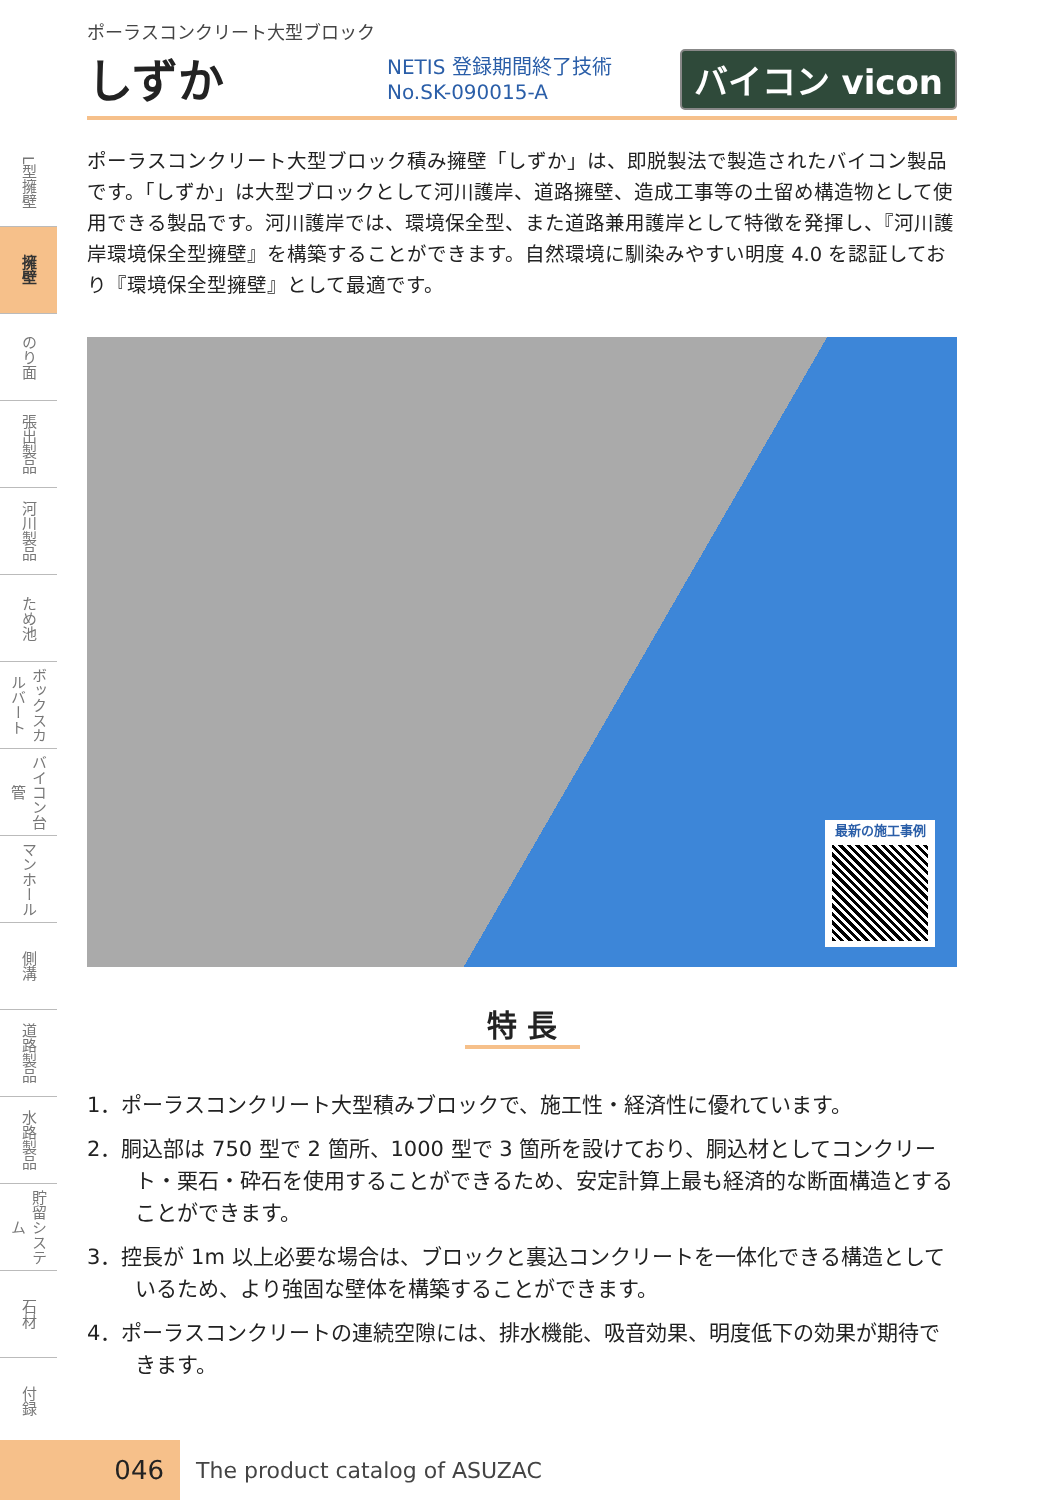L型擁壁
擁壁
のり面
張出製品
河川製品
ため池
ボックスカルバート
バイコン台管
マンホール
側溝
道路製品
水路製品
貯留システム
石材
付録
ポーラスコンクリート大型ブロック
しずか
NETIS 登録期間終了技術 No.SK-090015-A バイコン vicon
ポーラスコンクリート大型ブロック積み擁壁「しずか」は、即脱製法で製造されたバイコン製品です。「しずか」は大型ブロックとして河川護岸、道路擁壁、造成工事等の土留め構造物として使用できる製品です。河川護岸では、環境保全型、また道路兼用護岸として特徴を発揮し、『河川護岸環境保全型擁壁』を構築することができます。自然環境に馴染みやすい明度 4.0 を認証しており『環境保全型擁壁』として最適です。
最新の施工事例
特 長
1．ポーラスコンクリート大型積みブロックで、施工性・経済性に優れています。
2．胴込部は 750 型で 2 箇所、1000 型で 3 箇所を設けており、胴込材としてコンクリート・栗石・砕石を使用することができるため、安定計算上最も経済的な断面構造とすることができます。
3．控長が 1m 以上必要な場合は、ブロックと裏込コンクリートを一体化できる構造としているため、より強固な壁体を構築することができます。
4．ポーラスコンクリートの連続空隙には、排水機能、吸音効果、明度低下の効果が期待できます。
046
The product catalog of ASUZAC